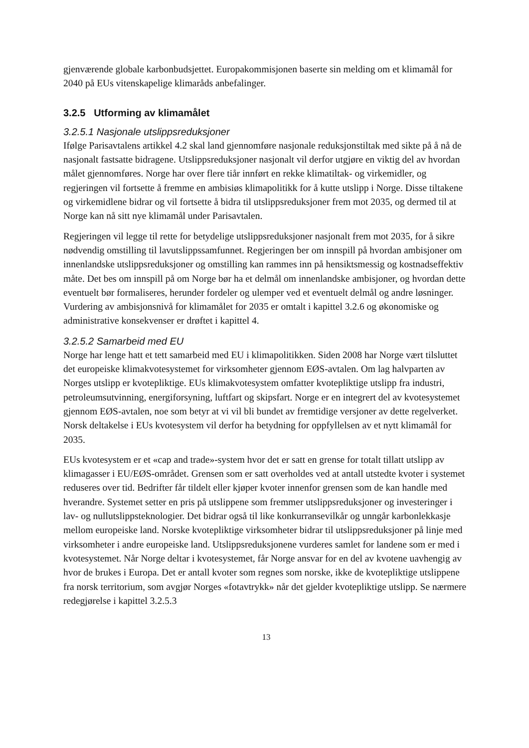gjenværende globale karbonbudsjettet. Europakommisjonen baserte sin melding om et klimamål for 2040 på EUs vitenskapelige klimaråds anbefalinger.
3.2.5 Utforming av klimamålet
3.2.5.1 Nasjonale utslippsreduksjoner
Ifølge Parisavtalens artikkel 4.2 skal land gjennomføre nasjonale reduksjonstiltak med sikte på å nå de nasjonalt fastsatte bidragene. Utslippsreduksjoner nasjonalt vil derfor utgjøre en viktig del av hvordan målet gjennomføres. Norge har over flere tiår innført en rekke klimatiltak- og virkemidler, og regjeringen vil fortsette å fremme en ambisiøs klimapolitikk for å kutte utslipp i Norge. Disse tiltakene og virkemidlene bidrar og vil fortsette å bidra til utslippsreduksjoner frem mot 2035, og dermed til at Norge kan nå sitt nye klimamål under Parisavtalen.
Regjeringen vil legge til rette for betydelige utslippsreduksjoner nasjonalt frem mot 2035, for å sikre nødvendig omstilling til lavutslippssamfunnet. Regjeringen ber om innspill på hvordan ambisjoner om innenlandske utslippsreduksjoner og omstilling kan rammes inn på hensiktsmessig og kostnadseffektiv måte. Det bes om innspill på om Norge bør ha et delmål om innenlandske ambisjoner, og hvordan dette eventuelt bør formaliseres, herunder fordeler og ulemper ved et eventuelt delmål og andre løsninger. Vurdering av ambisjonsnivå for klimamålet for 2035 er omtalt i kapittel 3.2.6 og økonomiske og administrative konsekvenser er drøftet i kapittel 4.
3.2.5.2 Samarbeid med EU
Norge har lenge hatt et tett samarbeid med EU i klimapolitikken. Siden 2008 har Norge vært tilsluttet det europeiske klimakvotesystemet for virksomheter gjennom EØS-avtalen. Om lag halvparten av Norges utslipp er kvotepliktige. EUs klimakvotesystem omfatter kvotepliktige utslipp fra industri, petroleumsutvinning, energiforsyning, luftfart og skipsfart. Norge er en integrert del av kvotesystemet gjennom EØS-avtalen, noe som betyr at vi vil bli bundet av fremtidige versjoner av dette regelverket. Norsk deltakelse i EUs kvotesystem vil derfor ha betydning for oppfyllelsen av et nytt klimamål for 2035.
EUs kvotesystem er et «cap and trade»-system hvor det er satt en grense for totalt tillatt utslipp av klimagasser i EU/EØS-området. Grensen som er satt overholdes ved at antall utstedte kvoter i systemet reduseres over tid. Bedrifter får tildelt eller kjøper kvoter innenfor grensen som de kan handle med hverandre. Systemet setter en pris på utslippene som fremmer utslippsreduksjoner og investeringer i lav- og nullutslippsteknologier. Det bidrar også til like konkurransevilkår og unngår karbonlekkasje mellom europeiske land. Norske kvotepliktige virksomheter bidrar til utslippsreduksjoner på linje med virksomheter i andre europeiske land. Utslippsreduksjonene vurderes samlet for landene som er med i kvotesystemet. Når Norge deltar i kvotesystemet, får Norge ansvar for en del av kvotene uavhengig av hvor de brukes i Europa. Det er antall kvoter som regnes som norske, ikke de kvotepliktige utslippene fra norsk territorium, som avgjør Norges «fotavtrykk» når det gjelder kvotepliktige utslipp. Se nærmere redegjørelse i kapittel 3.2.5.3
13